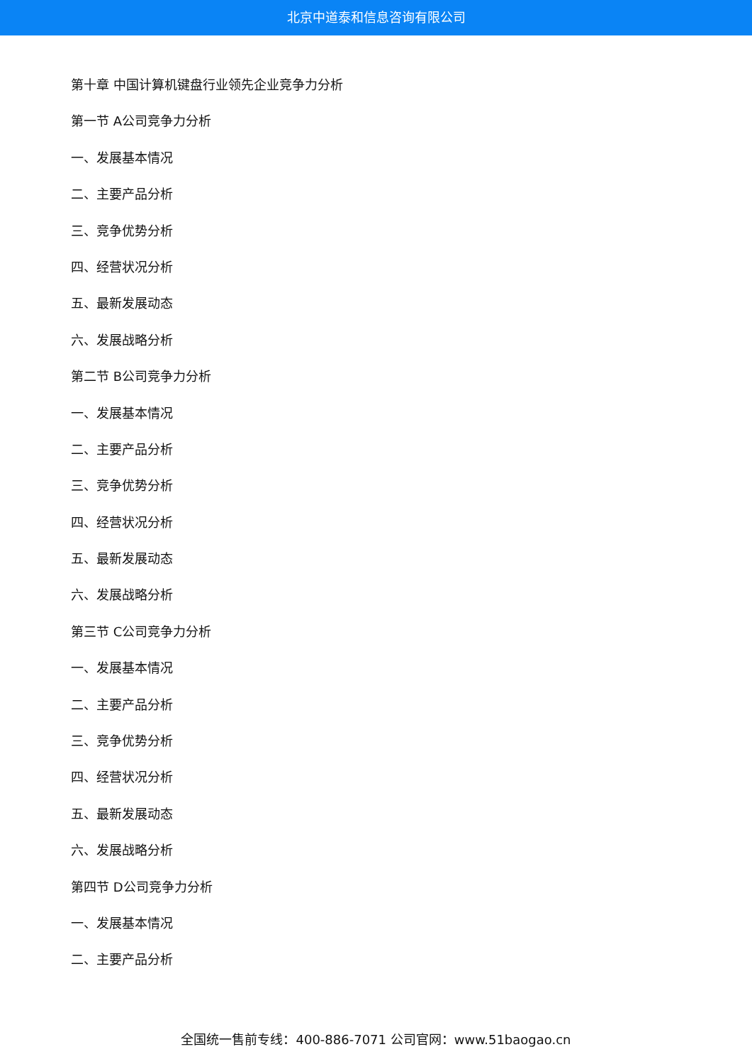北京中道泰和信息咨询有限公司
第十章 中国计算机键盘行业领先企业竞争力分析
第一节 A公司竞争力分析
一、发展基本情况
二、主要产品分析
三、竞争优势分析
四、经营状况分析
五、最新发展动态
六、发展战略分析
第二节 B公司竞争力分析
一、发展基本情况
二、主要产品分析
三、竞争优势分析
四、经营状况分析
五、最新发展动态
六、发展战略分析
第三节 C公司竞争力分析
一、发展基本情况
二、主要产品分析
三、竞争优势分析
四、经营状况分析
五、最新发展动态
六、发展战略分析
第四节 D公司竞争力分析
一、发展基本情况
二、主要产品分析
全国统一售前专线：400-886-7071 公司官网：www.51baogao.cn